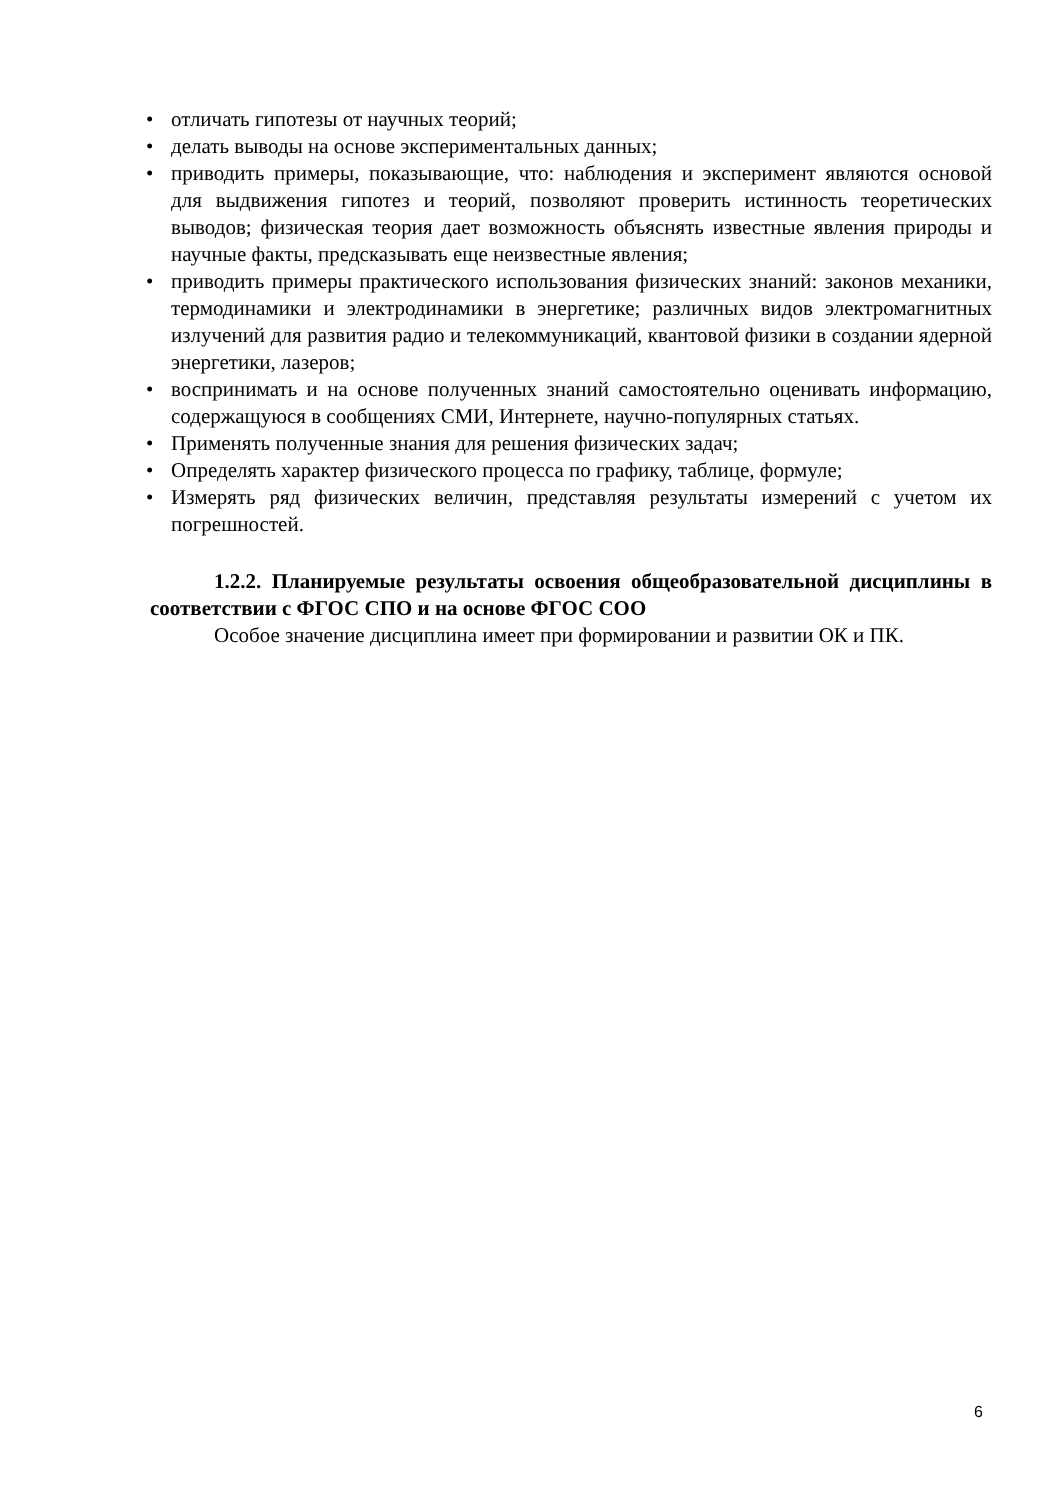• отличать гипотезы от научных теорий;
• делать выводы на основе экспериментальных данных;
• приводить примеры, показывающие, что: наблюдения и эксперимент являются основой для выдвижения гипотез и теорий, позволяют проверить истинность теоретических выводов; физическая теория дает возможность объяснять известные явления природы и научные факты, предсказывать еще неизвестные явления;
• приводить примеры практического использования физических знаний: законов механики, термодинамики и электродинамики в энергетике; различных видов электромагнитных излучений для развития радио и телекоммуникаций, квантовой физики в создании ядерной энергетики, лазеров;
• воспринимать и на основе полученных знаний самостоятельно оценивать информацию, содержащуюся в сообщениях СМИ, Интернете, научно-популярных статьях.
• Применять полученные знания для решения физических задач;
• Определять характер физического процесса по графику, таблице, формуле;
• Измерять ряд физических величин, представляя результаты измерений с учетом их погрешностей.
1.2.2. Планируемые результаты освоения общеобразовательной дисциплины в соответствии с ФГОС СПО и на основе ФГОС СОО
Особое значение дисциплина имеет при формировании и развитии ОК и ПК.
6